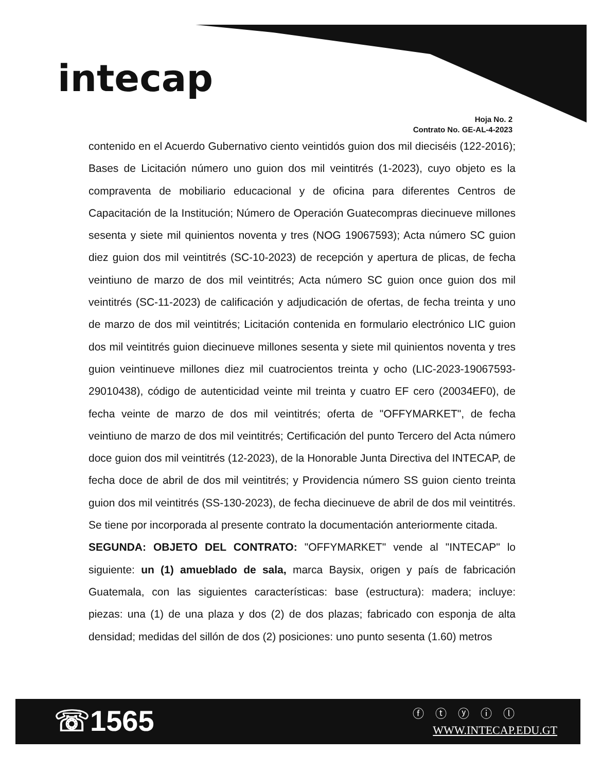intecap
Hoja No. 2
Contrato No. GE-AL-4-2023
contenido en el Acuerdo Gubernativo ciento veintidós guion dos mil dieciséis (122-2016); Bases de Licitación número uno guion dos mil veintitrés (1-2023), cuyo objeto es la compraventa de mobiliario educacional y de oficina para diferentes Centros de Capacitación de la Institución; Número de Operación Guatecompras diecinueve millones sesenta y siete mil quinientos noventa y tres (NOG 19067593); Acta número SC guion diez guion dos mil veintitrés (SC-10-2023) de recepción y apertura de plicas, de fecha veintiuno de marzo de dos mil veintitrés; Acta número SC guion once guion dos mil veintitrés (SC-11-2023) de calificación y adjudicación de ofertas, de fecha treinta y uno de marzo de dos mil veintitrés; Licitación contenida en formulario electrónico LIC guion dos mil veintitrés guion diecinueve millones sesenta y siete mil quinientos noventa y tres guion veintinueve millones diez mil cuatrocientos treinta y ocho (LIC-2023-19067593-29010438), código de autenticidad veinte mil treinta y cuatro EF cero (20034EF0), de fecha veinte de marzo de dos mil veintitrés; oferta de "OFFYMARKET", de fecha veintiuno de marzo de dos mil veintitrés; Certificación del punto Tercero del Acta número doce guion dos mil veintitrés (12-2023), de la Honorable Junta Directiva del INTECAP, de fecha doce de abril de dos mil veintitrés; y Providencia número SS guion ciento treinta guion dos mil veintitrés (SS-130-2023), de fecha diecinueve de abril de dos mil veintitrés. Se tiene por incorporada al presente contrato la documentación anteriormente citada.
SEGUNDA: OBJETO DEL CONTRATO: "OFFYMARKET" vende al "INTECAP" lo siguiente: un (1) amueblado de sala, marca Baysix, origen y país de fabricación Guatemala, con las siguientes características: base (estructura): madera; incluye: piezas: una (1) de una plaza y dos (2) de dos plazas; fabricado con esponja de alta densidad; medidas del sillón de dos (2) posiciones: uno punto sesenta (1.60) metros
☏1565 ⓕ ⓣ ⓨ ⓘ ⓛ
WWW.INTECAP.EDU.GT